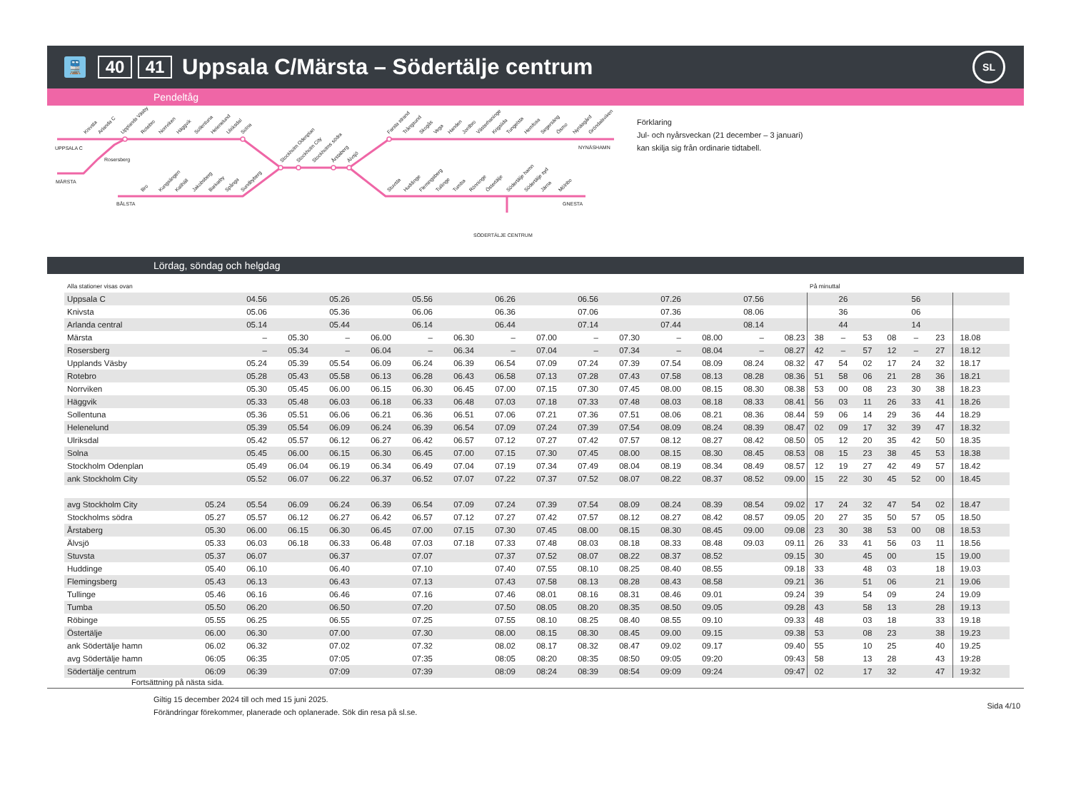🚆
40 41
Uppsala C/Märsta – Södertälje centrum
SL
Pendeltåg
Knivsta
Arlanda C
Upplands Väsby
Rotebro
Norrviken
Häggvik
Sollentuna
Helenelund
Ulriksdal
Solna
Stockholm Odenplan
Stockholm City
Stockholms södra
Årstaberg
Älvsjö
Farsta strand
Trångsund
Skogås
Vega
Handen
Jordbro
Västerhaninge
Krigslida
Tungelsta
Hemfosa
Segersäng
Ösmo
Nynäsgård
Gröndalsviken
Bro
Kungsängen
Kallhäll
Jakobsberg
Barkarby
Spånga
Sundbyberg
Stuvsta
Huddinge
Flemingsberg
Tullinge
Tumba
Rönninge
Östertälje
Södertälje hamn
Södertälje syd
Järna
Mölnbo
UPPSALA C
Rosersberg
MÄRSTA
BÅLSTA
NYNÄSHAMN
GNESTA
SÖDERTÄLJE CENTRUM
Förklaring
Jul- och nyårsveckan (21 december – 3 januari)
kan skilja sig från ordinarie tidtabell.
Lördag, söndag och helgdag
| Alla stationer visas ovan | | | | | | | | | | | | | | | | På minuttal | | | | | | |
| Uppsala C | | 04.56 | | 05.26 | | 05.56 | | 06.26 | | 06.56 | | 07.26 | | 07.56 | | | 26 | | | 56 | | |
| Knivsta | | 05.06 | | 05.36 | | 06.06 | | 06.36 | | 07.06 | | 07.36 | | 08.06 | | | 36 | | | 06 | | |
| Arlanda central | | 05.14 | | 05.44 | | 06.14 | | 06.44 | | 07.14 | | 07.44 | | 08.14 | | | 44 | | | 14 | | |
| Märsta | | – | 05.30 | – | 06.00 | – | 06.30 | – | 07.00 | – | 07.30 | – | 08.00 | – | 08.23 | 38 | – | 53 | 08 | – | 23 | 18.08 |
| Rosersberg | | – | 05.34 | – | 06.04 | – | 06.34 | – | 07.04 | – | 07.34 | – | 08.04 | – | 08.27 | 42 | – | 57 | 12 | – | 27 | 18.12 |
| Upplands Väsby | | 05.24 | 05.39 | 05.54 | 06.09 | 06.24 | 06.39 | 06.54 | 07.09 | 07.24 | 07.39 | 07.54 | 08.09 | 08.24 | 08.32 | 47 | 54 | 02 | 17 | 24 | 32 | 18.17 |
| Rotebro | | 05.28 | 05.43 | 05.58 | 06.13 | 06.28 | 06.43 | 06.58 | 07.13 | 07.28 | 07.43 | 07.58 | 08.13 | 08.28 | 08.36 | 51 | 58 | 06 | 21 | 28 | 36 | 18.21 |
| Norrviken | | 05.30 | 05.45 | 06.00 | 06.15 | 06.30 | 06.45 | 07.00 | 07.15 | 07.30 | 07.45 | 08.00 | 08.15 | 08.30 | 08.38 | 53 | 00 | 08 | 23 | 30 | 38 | 18.23 |
| Häggvik | | 05.33 | 05.48 | 06.03 | 06.18 | 06.33 | 06.48 | 07.03 | 07.18 | 07.33 | 07.48 | 08.03 | 08.18 | 08.33 | 08.41 | 56 | 03 | 11 | 26 | 33 | 41 | 18.26 |
| Sollentuna | | 05.36 | 05.51 | 06.06 | 06.21 | 06.36 | 06.51 | 07.06 | 07.21 | 07.36 | 07.51 | 08.06 | 08.21 | 08.36 | 08.44 | 59 | 06 | 14 | 29 | 36 | 44 | 18.29 |
| Helenelund | | 05.39 | 05.54 | 06.09 | 06.24 | 06.39 | 06.54 | 07.09 | 07.24 | 07.39 | 07.54 | 08.09 | 08.24 | 08.39 | 08.47 | 02 | 09 | 17 | 32 | 39 | 47 | 18.32 |
| Ulriksdal | | 05.42 | 05.57 | 06.12 | 06.27 | 06.42 | 06.57 | 07.12 | 07.27 | 07.42 | 07.57 | 08.12 | 08.27 | 08.42 | 08.50 | 05 | 12 | 20 | 35 | 42 | 50 | 18.35 |
| Solna | | 05.45 | 06.00 | 06.15 | 06.30 | 06.45 | 07.00 | 07.15 | 07.30 | 07.45 | 08.00 | 08.15 | 08.30 | 08.45 | 08.53 | 08 | 15 | 23 | 38 | 45 | 53 | 18.38 |
| Stockholm Odenplan | | 05.49 | 06.04 | 06.19 | 06.34 | 06.49 | 07.04 | 07.19 | 07.34 | 07.49 | 08.04 | 08.19 | 08.34 | 08.49 | 08.57 | 12 | 19 | 27 | 42 | 49 | 57 | 18.42 |
| ank Stockholm City | | 05.52 | 06.07 | 06.22 | 06.37 | 06.52 | 07.07 | 07.22 | 07.37 | 07.52 | 08.07 | 08.22 | 08.37 | 08.52 | 09.00 | 15 | 22 | 30 | 45 | 52 | 00 | 18.45 |
| avg Stockholm City | 05.24 | 05.54 | 06.09 | 06.24 | 06.39 | 06.54 | 07.09 | 07.24 | 07.39 | 07.54 | 08.09 | 08.24 | 08.39 | 08.54 | 09.02 | 17 | 24 | 32 | 47 | 54 | 02 | 18.47 |
| Stockholms södra | 05.27 | 05.57 | 06.12 | 06.27 | 06.42 | 06.57 | 07.12 | 07.27 | 07.42 | 07.57 | 08.12 | 08.27 | 08.42 | 08.57 | 09.05 | 20 | 27 | 35 | 50 | 57 | 05 | 18.50 |
| Årstaberg | 05.30 | 06.00 | 06.15 | 06.30 | 06.45 | 07.00 | 07.15 | 07.30 | 07.45 | 08.00 | 08.15 | 08.30 | 08.45 | 09.00 | 09.08 | 23 | 30 | 38 | 53 | 00 | 08 | 18.53 |
| Älvsjö | 05.33 | 06.03 | 06.18 | 06.33 | 06.48 | 07.03 | 07.18 | 07.33 | 07.48 | 08.03 | 08.18 | 08.33 | 08.48 | 09.03 | 09.11 | 26 | 33 | 41 | 56 | 03 | 11 | 18.56 |
| Stuvsta | 05.37 | 06.07 | | 06.37 | | 07.07 | | 07.37 | 07.52 | 08.07 | 08.22 | 08.37 | 08.52 | | 09.15 | 30 | | 45 | 00 | | 15 | 19.00 |
| Huddinge | 05.40 | 06.10 | | 06.40 | | 07.10 | | 07.40 | 07.55 | 08.10 | 08.25 | 08.40 | 08.55 | | 09.18 | 33 | | 48 | 03 | | 18 | 19.03 |
| Flemingsberg | 05.43 | 06.13 | | 06.43 | | 07.13 | | 07.43 | 07.58 | 08.13 | 08.28 | 08.43 | 08.58 | | 09.21 | 36 | | 51 | 06 | | 21 | 19.06 |
| Tullinge | 05.46 | 06.16 | | 06.46 | | 07.16 | | 07.46 | 08.01 | 08.16 | 08.31 | 08.46 | 09.01 | | 09.24 | 39 | | 54 | 09 | | 24 | 19.09 |
| Tumba | 05.50 | 06.20 | | 06.50 | | 07.20 | | 07.50 | 08.05 | 08.20 | 08.35 | 08.50 | 09.05 | | 09.28 | 43 | | 58 | 13 | | 28 | 19.13 |
| Röbinge | 05.55 | 06.25 | | 06.55 | | 07.25 | | 07.55 | 08.10 | 08.25 | 08.40 | 08.55 | 09.10 | | 09.33 | 48 | | 03 | 18 | | 33 | 19.18 |
| Östertälje | 06.00 | 06.30 | | 07.00 | | 07.30 | | 08.00 | 08.15 | 08.30 | 08.45 | 09.00 | 09.15 | | 09.38 | 53 | | 08 | 23 | | 38 | 19.23 |
| ank Södertälje hamn | 06.02 | 06.32 | | 07.02 | | 07.32 | | 08.02 | 08.17 | 08.32 | 08.47 | 09.02 | 09.17 | | 09.40 | 55 | | 10 | 25 | | 40 | 19.25 |
| avg Södertälje hamn | 06:05 | 06:35 | | 07:05 | | 07:35 | | 08:05 | 08:20 | 08:35 | 08:50 | 09:05 | 09:20 | | 09:43 | 58 | | 13 | 28 | | 43 | 19:28 |
| Södertälje centrum | 06:09 | 06:39 | | 07:09 | | 07:39 | | 08:09 | 08:24 | 08:39 | 08:54 | 09:09 | 09:24 | | 09:47 | 02 | | 17 | 32 | | 47 | 19:32 |
Fortsättning på nästa sida.
Giltig 15 december 2024 till och med 15 juni 2025.
Förändringar förekommer, planerade och oplanerade. Sök din resa på sl.se.
Sida 4/10